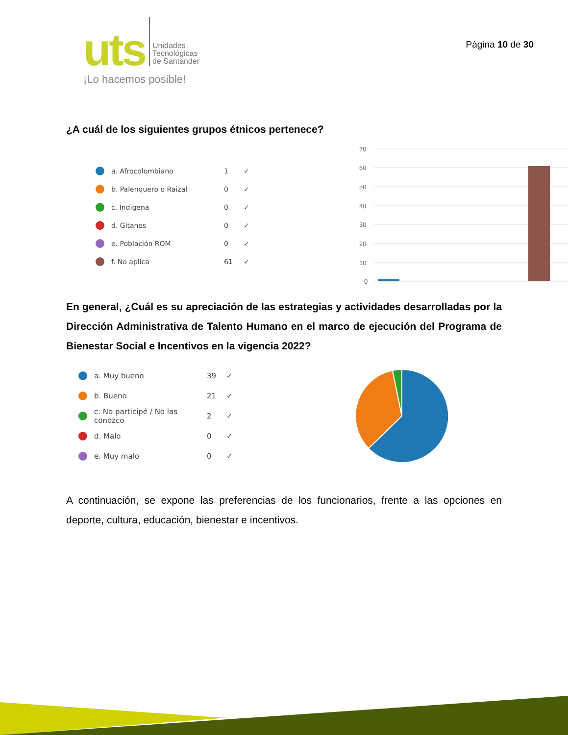uts
Unidades
Tecnológicas
de Santander
¡Lo hacemos posible!
Página 10 de 30
¿A cuál de los siguientes grupos étnicos pertenece?
a. Afrocolombiano 1 ✓
b. Palenquero o Raizal 0 ✓
c. Indigena 0 ✓
d. Gitanos 0 ✓
e. Población ROM 0 ✓
f. No aplica 61 ✓
70
60
50
40
30
20
10
0
En general, ¿Cuál es su apreciación de las estrategias y actividades desarrolladas por la Dirección Administrativa de Talento Humano en el marco de ejecución del Programa de Bienestar Social e Incentivos en la vigencia 2022?
a. Muy bueno 39 ✓
b. Bueno 21 ✓
c. No participé / No las conozco 2 ✓
d. Malo 0 ✓
e. Muy malo 0 ✓
A continuación, se expone las preferencias de los funcionarios, frente a las opciones en deporte, cultura, educación, bienestar e incentivos.